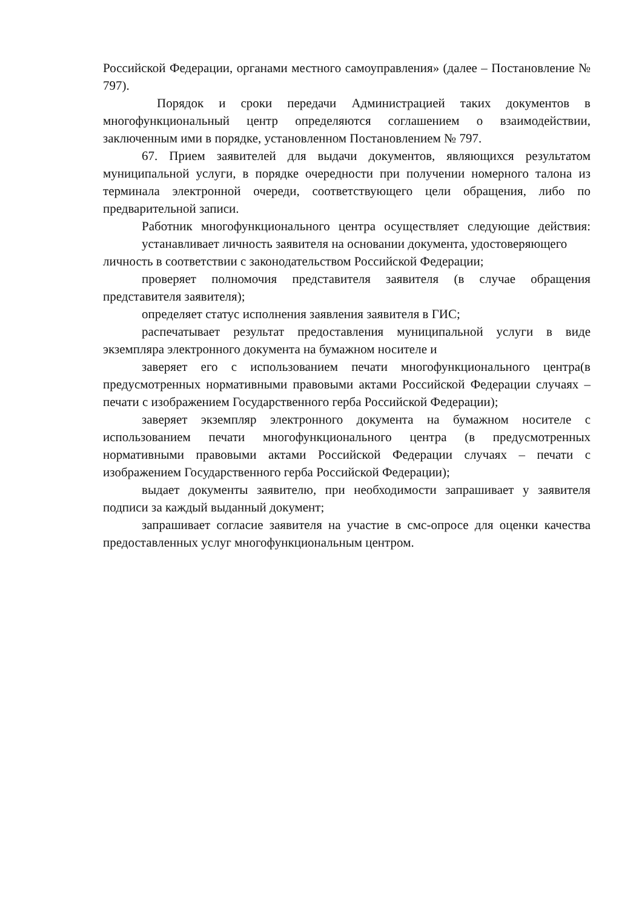Российской Федерации, органами местного самоуправления» (далее – Постановление № 797).
Порядок и сроки передачи Администрацией таких документов в многофункциональный центр определяются соглашением о взаимодействии, заключенным ими в порядке, установленном Постановлением № 797.
67. Прием заявителей для выдачи документов, являющихся результатом муниципальной услуги, в порядке очередности при получении номерного талона из терминала электронной очереди, соответствующего цели обращения, либо по предварительной записи.
Работник многофункционального центра осуществляет следующие действия: устанавливает личность заявителя на основании документа, удостоверяющего
личность в соответствии с законодательством Российской Федерации;
проверяет полномочия представителя заявителя (в случае обращения представителя заявителя);
определяет статус исполнения заявления заявителя в ГИС;
распечатывает результат предоставления муниципальной услуги в виде экземпляра электронного документа на бумажном носителе и
заверяет его с использованием печати многофункционального центра(в предусмотренных нормативными правовыми актами Российской Федерации случаях – печати с изображением Государственного герба Российской Федерации);
заверяет экземпляр электронного документа на бумажном носителе с использованием печати многофункционального центра (в предусмотренных нормативными правовыми актами Российской Федерации случаях – печати с изображением Государственного герба Российской Федерации);
выдает документы заявителю, при необходимости запрашивает у заявителя подписи за каждый выданный документ;
запрашивает согласие заявителя на участие в смс-опросе для оценки качества предоставленных услуг многофункциональным центром.